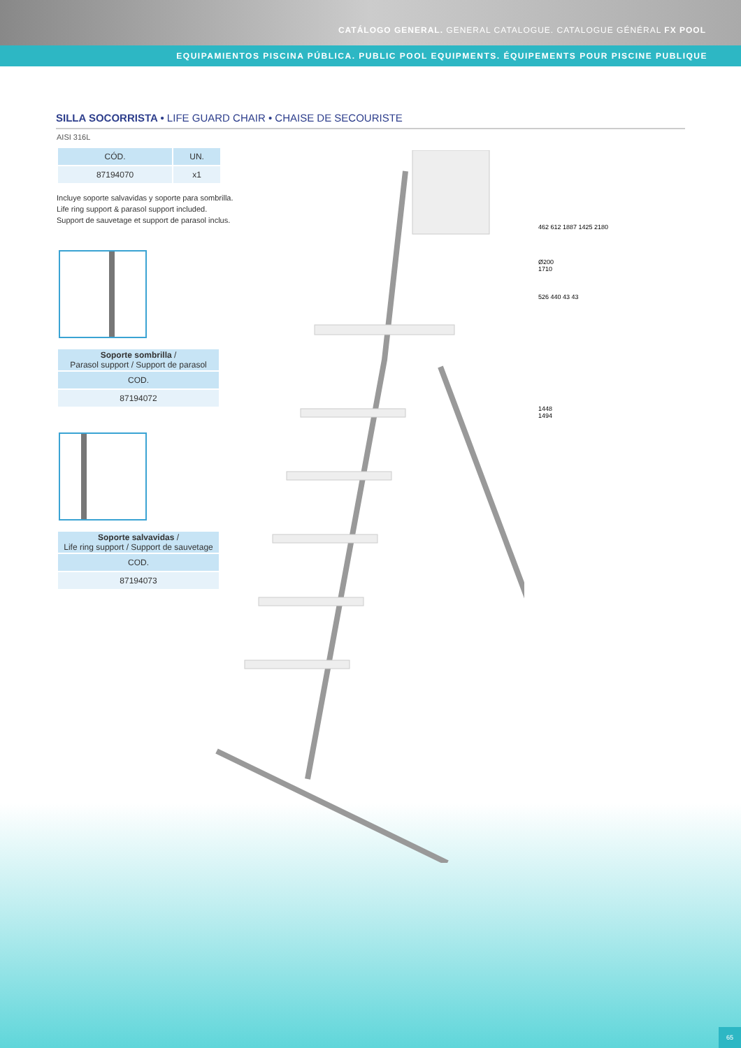CATÁLOGO GENERAL. GENERAL CATALOGUE. CATALOGUE GÉNÉRAL FX POOL
EQUIPAMIENTOS PISCINA PÚBLICA. PUBLIC POOL EQUIPMENTS. ÉQUIPEMENTS POUR PISCINE PUBLIQUE
SILLA SOCORRISTA • LIFE GUARD CHAIR • CHAISE DE SECOURISTE
AISI 316L
| CÓD. | UN. |
| --- | --- |
| 87194070 | x1 |
Incluye soporte salvavidas y soporte para sombrilla.
Life ring support & parasol support included.
Support de sauvetage et support de parasol inclus.
| Soporte sombrilla / Parasol support / Support de parasol |
| --- |
| COD. |
| 87194072 |
| Soporte salvavidas / Life ring support / Support de sauvetage |
| --- |
| COD. |
| 87194073 |
462 612 1887 1425 2180
Ø200
1710
526 440 43 43
1448
1494
65